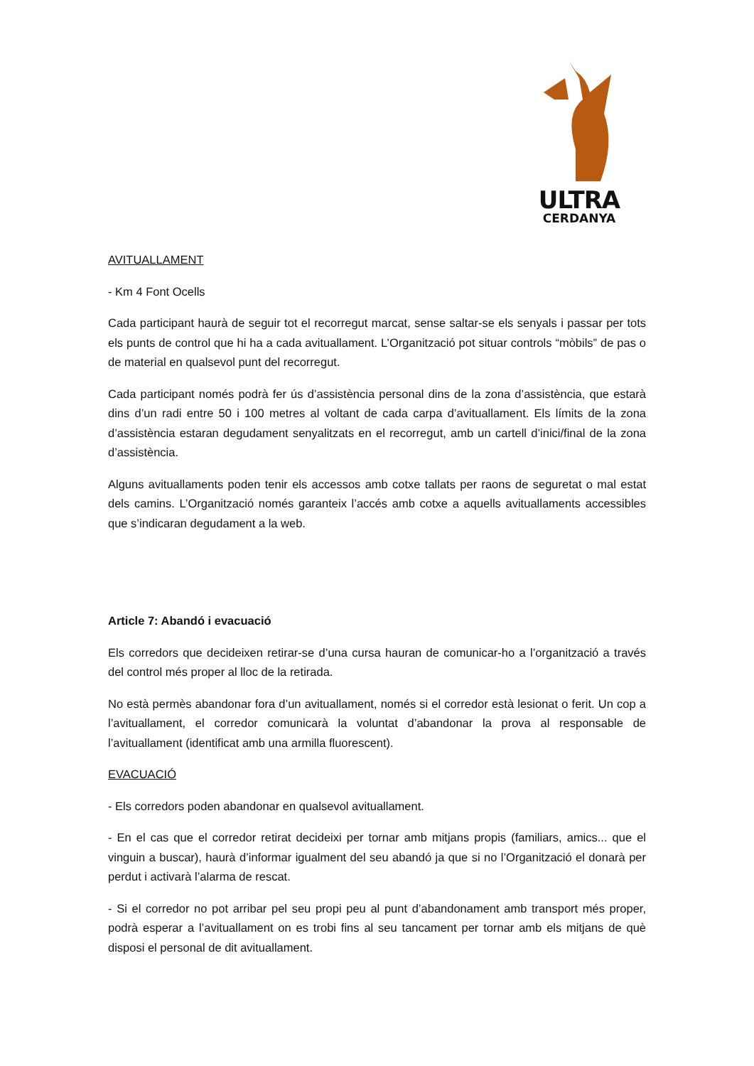ULTRA
CERDANYA
AVITUALLAMENT
- Km 4 Font Ocells
Cada participant haurà de seguir tot el recorregut marcat, sense saltar-se els senyals i passar per tots els punts de control que hi ha a cada avituallament. L’Organització pot situar controls “mòbils” de pas o de material en qualsevol punt del recorregut.
Cada participant només podrà fer ús d’assistència personal dins de la zona d’assistència, que estarà dins d’un radi entre 50 i 100 metres al voltant de cada carpa d’avituallament. Els límits de la zona d’assistència estaran degudament senyalitzats en el recorregut, amb un cartell d’inici/final de la zona d’assistència.
Alguns avituallaments poden tenir els accessos amb cotxe tallats per raons de seguretat o mal estat dels camins. L’Organització només garanteix l’accés amb cotxe a aquells avituallaments accessibles que s’indicaran degudament a la web.
Article 7: Abandó i evacuació
Els corredors que decideixen retirar-se d’una cursa hauran de comunicar-ho a l’organització a través del control més proper al lloc de la retirada.
No està permès abandonar fora d’un avituallament, només si el corredor està lesionat o ferit. Un cop a l’avituallament, el corredor comunicarà la voluntat d’abandonar la prova al responsable de l’avituallament (identificat amb una armilla fluorescent).
EVACUACIÓ
- Els corredors poden abandonar en qualsevol avituallament.
- En el cas que el corredor retirat decideixi per tornar amb mitjans propis (familiars, amics... que el vinguin a buscar), haurà d’informar igualment del seu abandó ja que si no l’Organització el donarà per perdut i activarà l’alarma de rescat.
- Si el corredor no pot arribar pel seu propi peu al punt d’abandonament amb transport més proper, podrà esperar a l’avituallament on es trobi fins al seu tancament per tornar amb els mitjans de què disposi el personal de dit avituallament.